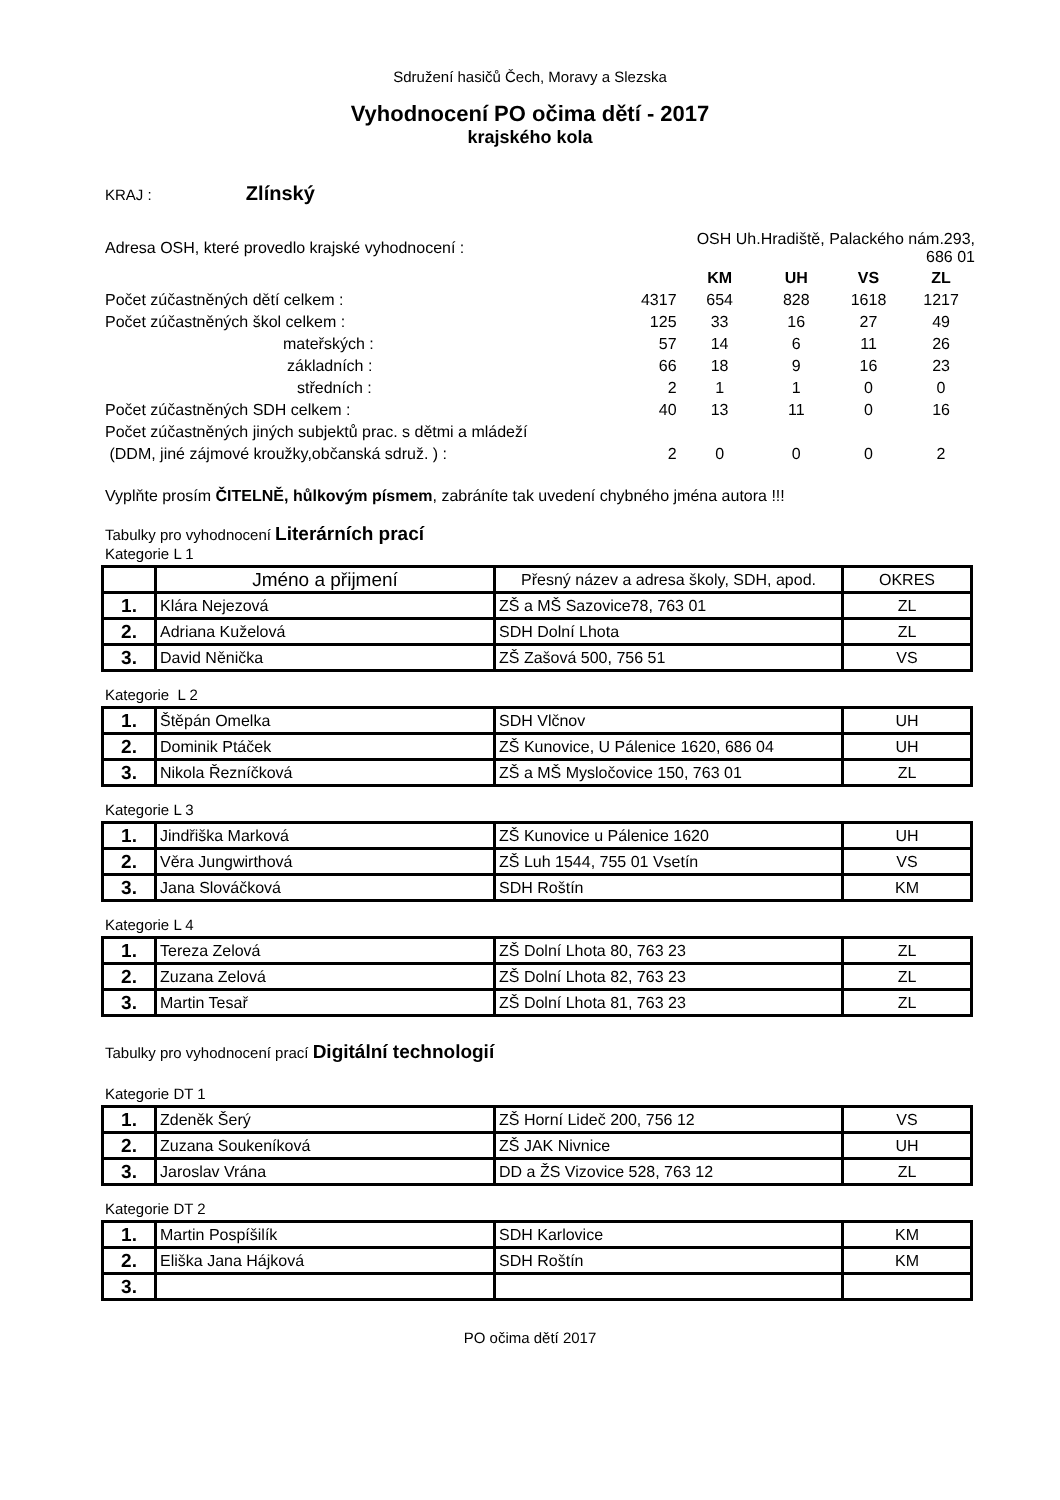Sdružení hasičů Čech, Moravy a Slezska
Vyhodnocení PO očima dětí - 2017
krajského kola
KRAJ : Zlínský
| Adresa OSH, které provedlo krajské vyhodnocení : | | OSH Uh.Hradiště, Palackého nám.293, 686 01 | | | |
| | | KM | UH | VS | ZL |
| Počet zúčastněných dětí celkem : | 4317 | 654 | 828 | 1618 | 1217 |
| Počet zúčastněných škol celkem : | 125 | 33 | 16 | 27 | 49 |
| mateřských : | 57 | 14 | 6 | 11 | 26 |
| základních : | 66 | 18 | 9 | 16 | 23 |
| středních : | 2 | 1 | 1 | 0 | 0 |
| Počet zúčastněných SDH celkem : | 40 | 13 | 11 | 0 | 16 |
| Počet zúčastněných jiných subjektů prac. s dětmi a mládeží | | | | | |
| (DDM, jiné zájmové kroužky,občanská sdruž. ) : | 2 | 0 | 0 | 0 | 2 |
Vyplňte prosím ČITELNĚ, hůlkovým písmem, zabráníte tak uvedení chybného jména autora !!!
Tabulky pro vyhodnocení Literárních prací
Kategorie L 1
| | Jméno a přijmení | Přesný název a adresa školy, SDH, apod. | OKRES |
| --- | --- | --- | --- |
| 1. | Klára Nejezová | ZŠ a MŠ Sazovice78, 763 01 | ZL |
| 2. | Adriana Kuželová | SDH Dolní Lhota | ZL |
| 3. | David Něnička | ZŠ Zašová 500, 756 51 | VS |
Kategorie L 2
| 1. | Štěpán Omelka | SDH Vlčnov | UH |
| 2. | Dominik Ptáček | ZŠ Kunovice, U Pálenice 1620, 686 04 | UH |
| 3. | Nikola Řezníčková | ZŠ a MŠ Mysločovice 150, 763 01 | ZL |
Kategorie L 3
| 1. | Jindřiška Marková | ZŠ Kunovice u Pálenice 1620 | UH |
| 2. | Věra Jungwirthová | ZŠ Luh 1544, 755 01 Vsetín | VS |
| 3. | Jana Slováčková | SDH Roštín | KM |
Kategorie L 4
| 1. | Tereza Zelová | ZŠ Dolní Lhota 80, 763 23 | ZL |
| 2. | Zuzana Zelová | ZŠ Dolní Lhota 82, 763 23 | ZL |
| 3. | Martin Tesař | ZŠ Dolní Lhota 81, 763 23 | ZL |
Tabulky pro vyhodnocení prací Digitální technologií
Kategorie DT 1
| 1. | Zdeněk Šerý | ZŠ Horní Lideč 200, 756 12 | VS |
| 2. | Zuzana Soukeníková | ZŠ JAK Nivnice | UH |
| 3. | Jaroslav Vrána | DD a ŽS Vizovice 528, 763 12 | ZL |
Kategorie DT 2
| 1. | Martin Pospíšilík | SDH Karlovice | KM |
| 2. | Eliška Jana Hájková | SDH Roštín | KM |
| 3. | | | |
PO očima dětí 2017